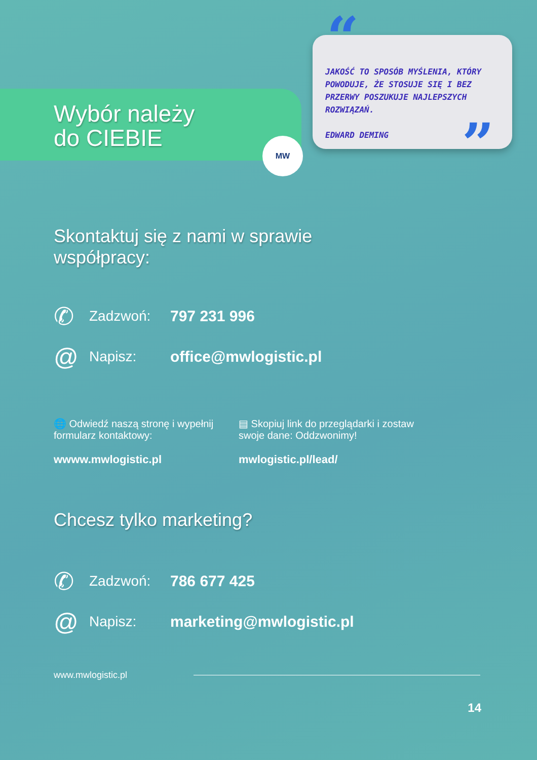Wybór należy
do CIEBIE
MW
“
JAKOŚĆ TO SPOSÓB MYŚLENIA, KTÓRY POWODUJE, ŻE STOSUJE SIĘ I BEZ PRZERWY POSZUKUJE NAJLEPSZYCH ROZWIĄZAŃ.
EDWARD DEMING
”
Skontaktuj się z nami w sprawie
współpracy:
✆ Zadzwoń: 797 231 996
@ Napisz: office@mwlogistic.pl
🌐 Odwiedź naszą stronę i wypełnij formularz kontaktowy:
wwww.mwlogistic.pl
▤ Skopiuj link do przeglądarki i zostaw swoje dane: Oddzwonimy!
mwlogistic.pl/lead/
Chcesz tylko marketing?
✆ Zadzwoń: 786 677 425
@ Napisz: marketing@mwlogistic.pl
www.mwlogistic.pl
14